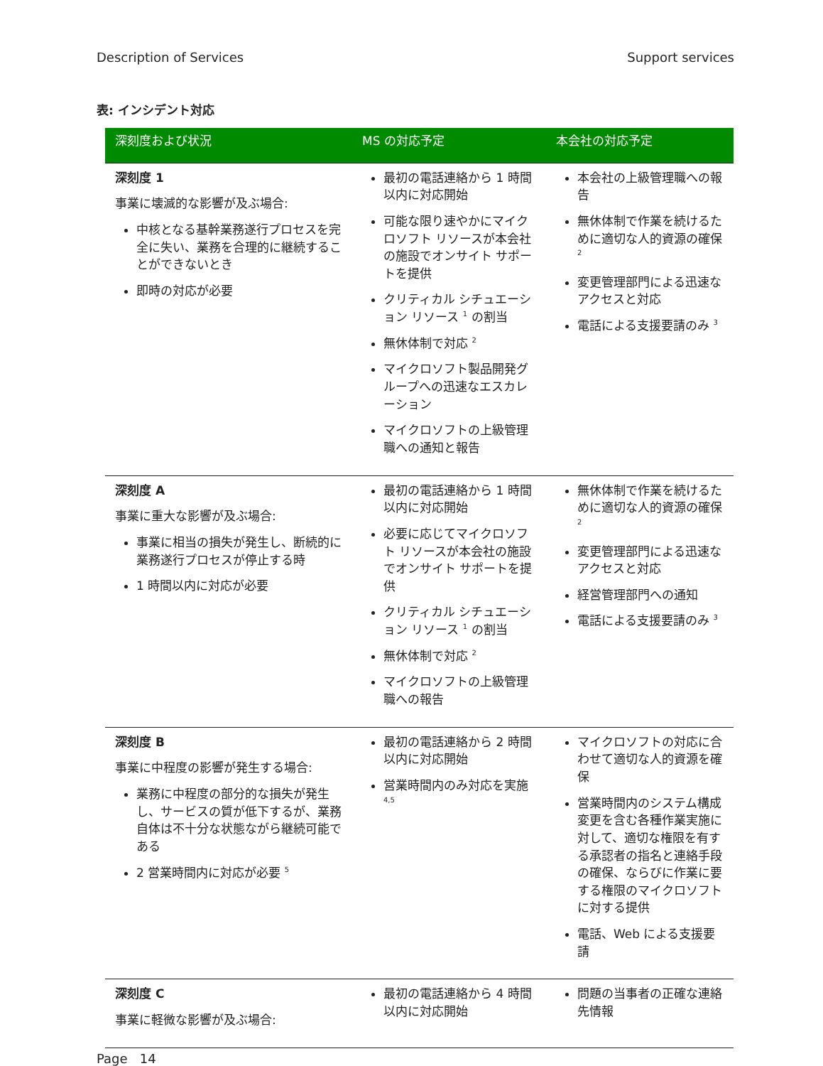Description of Services Support services
表: インシデント対応
| 深刻度および状況 | MS の対応予定 | 本会社の対応予定 |
| --- | --- | --- |
| 深刻度 1 事業に壊滅的な影響が及ぶ場合: 中核となる基幹業務遂行プロセスを完全に失い、業務を合理的に継続することができないとき 即時の対応が必要 | 最初の電話連絡から 1 時間以内に対応開始 可能な限り速やかにマイクロソフト リソースが本会社の施設でオンサイト サポートを提供 クリティカル シチュエーション リソース <sup>1</sup> の割当 無休体制で対応 <sup>2</sup> マイクロソフト製品開発グループへの迅速なエスカレーション マイクロソフトの上級管理職への通知と報告 | 本会社の上級管理職への報告 無休体制で作業を続けるために適切な人的資源の確保 <sup>2</sup> 変更管理部門による迅速なアクセスと対応 電話による支援要請のみ <sup>3</sup> |
| 深刻度 A 事業に重大な影響が及ぶ場合: 事業に相当の損失が発生し、断続的に業務遂行プロセスが停止する時 1 時間以内に対応が必要 | 最初の電話連絡から 1 時間以内に対応開始 必要に応じてマイクロソフト リソースが本会社の施設でオンサイト サポートを提供 クリティカル シチュエーション リソース <sup>1</sup> の割当 無休体制で対応 <sup>2</sup> マイクロソフトの上級管理職への報告 | 無休体制で作業を続けるために適切な人的資源の確保 <sup>2</sup> 変更管理部門による迅速なアクセスと対応 経営管理部門への通知 電話による支援要請のみ <sup>3</sup> |
| 深刻度 B 事業に中程度の影響が発生する場合: 業務に中程度の部分的な損失が発生し、サービスの質が低下するが、業務自体は不十分な状態ながら継続可能である 2 営業時間内に対応が必要 <sup>5</sup> | 最初の電話連絡から 2 時間以内に対応開始 営業時間内のみ対応を実施 <sup>4,5</sup> | マイクロソフトの対応に合わせて適切な人的資源を確保 営業時間内のシステム構成変更を含む各種作業実施に対して、適切な権限を有する承認者の指名と連絡手段の確保、ならびに作業に要する権限のマイクロソフトに対する提供 電話、Web による支援要請 |
| 深刻度 C 事業に軽微な影響が及ぶ場合: | 最初の電話連絡から 4 時間以内に対応開始 | 問題の当事者の正確な連絡先情報 |
Page 14